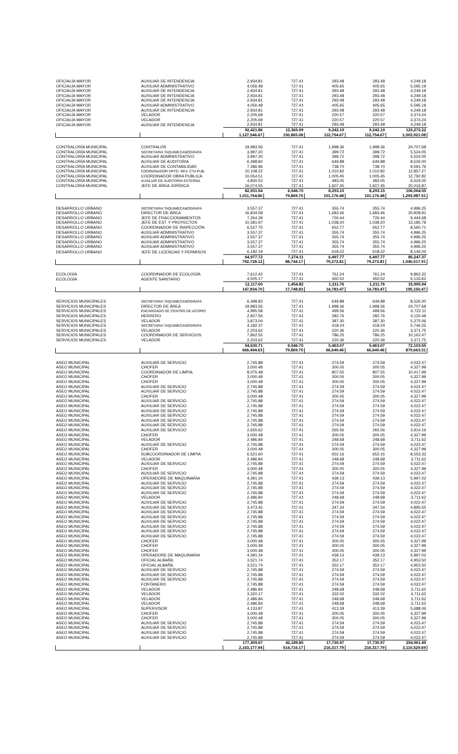| OFICIALÍA MAYOR | AUXILIAR DE INTENDENCIA | 2,934.81 | 727.41 | 293.48 | 293.48 | 4,249.18 |
| OFICIALÍA MAYOR | AUXILIAR ADMINISTRATIVO | 4,056.48 | 727.41 | 405.65 | 405.65 | 5,595.19 |
| OFICIALÍA MAYOR | AUXILIAR DE INTENDENCIA | 2,934.81 | 727.41 | 293.48 | 293.48 | 4,249.18 |
| OFICIALÍA MAYOR | AUXILIAR DE INTENDENCIA | 2,934.81 | 727.41 | 293.48 | 293.48 | 4,249.18 |
| OFICIALÍA MAYOR | AUXILIAR DE INTENDENCIA | 2,934.81 | 727.41 | 293.48 | 293.48 | 4,249.18 |
| OFICIALÍA MAYOR | AUXILIAR ADMINISTRATIVO | 4,056.48 | 727.41 | 405.65 | 405.65 | 5,595.19 |
| OFICIALÍA MAYOR | AUXILIAR DE INTENDENCIA | 2,934.81 | 727.41 | 293.48 | 293.48 | 4,249.18 |
| OFICIALÍA MAYOR | VELADOR | 2,205.69 | 727.41 | 220.57 | 220.57 | 3,374.24 |
| OFICIALÍA MAYOR | VELADOR | 2,205.69 | 727.41 | 220.57 | 220.57 | 3,374.24 |
| OFICIALÍA MAYOR | AUXILIAR DE INTENDENCIA | 2,934.81 | 727.41 | 293.48 | 293.48 | 4,249.18 |
| | | 92,421.86 | 12,365.99 | 9,242.19 | 9,242.19 | 123,272.22 |
| | | 1,127,546.67 | 150,865.08 | 112,754.67 | 112,754.67 | 1,503,921.08 |
| CONTRALORÍA MUNICIPAL | CONTRALOR | 19,983.56 | 727.41 | 1,998.36 | 1,998.36 | 24,707.68 |
| CONTRALORÍA MUNICIPAL | SECRETARIA TAQUIMECANÓGRAFA | 3,997.20 | 727.41 | 399.72 | 399.72 | 5,524.05 |
| CONTRALORÍA MUNICIPAL | AUXILIAR ADMINISTRATIVO | 3,997.20 | 727.41 | 399.72 | 399.72 | 5,524.05 |
| CONTRALORÍA MUNICIPAL | AUXILIAR DE AUDITORIA | 6,498.82 | 727.41 | 649.88 | 649.88 | 8,526.00 |
| CONTRALORÍA MUNICIPAL | AUXILIAR DE CONTABILIDAD | 7,386.96 | 727.41 | 738.70 | 738.70 | 9,591.76 |
| CONTRALORÍA MUNICIPAL | COORDINADOR DPTO. REV. CTA PUB. | 10,108.22 | 727.41 | 1,010.82 | 1,010.82 | 12,857.27 |
| CONTRALORÍA MUNICIPAL | COORDINADOR OBRA PUBLICA | 10,054.51 | 727.41 | 1,005.45 | 1,005.45 | 12,792.82 |
| CONTRALORÍA MUNICIPAL | AUXILIAR DE AUDITORIA EXTERNA | 4,830.53 | 727.41 | 483.05 | 483.05 | 6,524.05 |
| CONTRALORÍA MUNICIPAL | JEFE DE ÁREA JURÍDICA | 16,074.55 | 727.41 | 1,607.45 | 1,607.45 | 20,016.87 |
| | | 82,931.54 | 6,546.70 | 8,293.15 | 8,293.15 | 106,064.55 |
| | | 1,011,764.80 | 79,869.75 | 101,176.48 | 101,176.48 | 1,293,987.51 |
| DESARROLLO URBANO | SECRETARIA TAQUIMECANÓGRAFA | 3,557.37 | 727.41 | 355.74 | 355.74 | 4,996.25 |
| DESARROLLO URBANO | DIRECTOR DE ÁREA | 16,834.58 | 727.41 | 1,683.46 | 1,683.46 | 20,928.91 |
| DESARROLLO URBANO | JEFE DE FRACCIONAMIENTOS | 7,264.39 | 727.41 | 726.44 | 726.44 | 9,444.68 |
| DESARROLLO URBANO | JEFE DE EST. Y PROYECTOS | 10,381.97 | 727.41 | 1,038.20 | 1,038.20 | 13,185.78 |
| DESARROLLO URBANO | COORDINADOR DE INSPECCIÓN | 6,527.75 | 727.41 | 652.77 | 652.77 | 8,560.71 |
| DESARROLLO URBANO | AUXILIAR ADMINISTRATIVO | 3,557.37 | 727.41 | 355.74 | 355.74 | 4,996.25 |
| DESARROLLO URBANO | AUXILIAR ADMINISTRATIVO | 3,557.37 | 727.41 | 355.74 | 355.74 | 4,996.25 |
| DESARROLLO URBANO | AUXILIAR ADMINISTRATIVO | 3,557.37 | 727.41 | 355.74 | 355.74 | 4,996.25 |
| DESARROLLO URBANO | AUXILIAR ADMINISTRATIVO | 3,557.37 | 727.41 | 355.74 | 355.74 | 4,996.25 |
| DESARROLLO URBANO | JEFE DE LICENCIAS Y PERMISOS | 6,182.19 | 727.41 | 618.22 | 618.22 | 8,146.04 |
| | | 64,977.72 | 7,274.11 | 6,497.77 | 6,497.77 | 85,247.37 |
| | | 792,728.12 | 88,744.17 | 79,272.81 | 79,272.81 | 1,040,017.91 |
| ECOLOGÍA | COORDINADOR DE ECOLOGÍA | 7,612.42 | 727.41 | 761.24 | 761.24 | 9,862.32 |
| ECOLOGÍA | AGENTE SANITARIO | 4,505.17 | 727.41 | 450.52 | 450.52 | 6,133.62 |
| | | 12,117.60 | 1,454.82 | 1,211.76 | 1,211.76 | 15,995.94 |
| | | 147,834.70 | 17,748.83 | 14,783.47 | 14,783.47 | 195,150.47 |
| SERVICIOS MUNICIPALES | SECRETARIA TAQUIMECANÓGRAFA | 6,498.82 | 727.41 | 649.88 | 649.88 | 8,526.00 |
| SERVICIOS MUNICIPALES | DIRECTOR DE ÁREA | 19,983.56 | 727.41 | 1,998.36 | 1,998.36 | 24,707.68 |
| SERVICIOS MUNICIPALES | ENCARGADO DE CENTRO DE ACOPIO | 4,995.58 | 727.41 | 499.56 | 499.56 | 6,722.11 |
| SERVICIOS MUNICIPALES | HERRERO | 2,827.56 | 727.41 | 282.76 | 282.76 | 4,120.48 |
| SERVICIOS MUNICIPALES | VELADOR | 3,873.04 | 727.41 | 387.30 | 387.30 | 5,375.06 |
| SERVICIOS MUNICIPALES | SECRETARIA TAQUIMECANÓGRAFA | 4,182.37 | 727.41 | 418.24 | 418.24 | 5,746.25 |
| SERVICIOS MUNICIPALES | VELADOR | 2,203.62 | 727.41 | 220.36 | 220.36 | 3,371.75 |
| SERVICIOS MUNICIPALES | COORDINADOR DE SERVICIOS | 7,862.55 | 727.41 | 786.25 | 786.25 | 10,162.47 |
| SERVICIOS MUNICIPALES | VELADOR | 2,203.62 | 727.41 | 220.36 | 220.36 | 3,371.75 |
| | | 54,630.71 | 6,546.70 | 5,463.07 | 5,463.07 | 72,103.55 |
| | | 666,494.63 | 79,869.75 | 66,649.46 | 66,649.46 | 879,663.31 |
| ASEO MUNICIPAL | AUXILIAR DE SERVICIO | 2,745.88 | 727.41 | 274.59 | 274.59 | 4,022.47 |
| ASEO MUNICIPAL | CHOFER | 3,000.48 | 727.41 | 300.05 | 300.05 | 4,327.99 |
| ASEO MUNICIPAL | COORDINADOR DE LIMPIA | 8,075.48 | 727.41 | 807.55 | 807.55 | 10,417.99 |
| ASEO MUNICIPAL | CHOFER | 3,000.48 | 727.41 | 300.05 | 300.05 | 4,327.99 |
| ASEO MUNICIPAL | CHOFER | 3,000.48 | 727.41 | 300.05 | 300.05 | 4,327.99 |
| ASEO MUNICIPAL | AUXILIAR DE SERVICIO | 2,745.88 | 727.41 | 274.59 | 274.59 | 4,022.47 |
| ASEO MUNICIPAL | AUXILIAR DE SERVICIO | 2,745.88 | 727.41 | 274.59 | 274.59 | 4,022.47 |
| ASEO MUNICIPAL | CHOFER | 3,000.48 | 727.41 | 300.05 | 300.05 | 4,327.99 |
| ASEO MUNICIPAL | AUXILIAR DE SERVICIO | 2,745.88 | 727.41 | 274.59 | 274.59 | 4,022.47 |
| ASEO MUNICIPAL | AUXILIAR DE SERVICIO | 2,745.88 | 727.41 | 274.59 | 274.59 | 4,022.47 |
| ASEO MUNICIPAL | AUXILIAR DE SERVICIO | 2,745.88 | 727.41 | 274.59 | 274.59 | 4,022.47 |
| ASEO MUNICIPAL | AUXILIAR DE SERVICIO | 2,745.88 | 727.41 | 274.59 | 274.59 | 4,022.47 |
| ASEO MUNICIPAL | AUXILIAR DE SERVICIO | 2,745.88 | 727.41 | 274.59 | 274.59 | 4,022.47 |
| ASEO MUNICIPAL | AUXILIAR DE SERVICIO | 2,745.88 | 727.41 | 274.59 | 274.59 | 4,022.47 |
| ASEO MUNICIPAL | AUXILIAR DE SERVICIO | 2,655.62 | 727.41 | 265.56 | 265.56 | 3,914.16 |
| ASEO MUNICIPAL | CHOFER | 3,000.48 | 727.41 | 300.05 | 300.05 | 4,327.99 |
| ASEO MUNICIPAL | VELADOR | 2,486.84 | 727.41 | 248.68 | 248.68 | 3,711.62 |
| ASEO MUNICIPAL | AUXILIAR DE SERVICIO | 2,745.88 | 727.41 | 274.59 | 274.59 | 4,022.47 |
| ASEO MUNICIPAL | CHOFER | 3,000.48 | 727.41 | 300.05 | 300.05 | 4,327.99 |
| ASEO MUNICIPAL | SUBCOORDINADOR DE LIMPIA | 6,521.60 | 727.41 | 652.16 | 652.16 | 8,553.33 |
| ASEO MUNICIPAL | VELADOR | 2,486.84 | 727.41 | 248.68 | 248.68 | 3,711.62 |
| ASEO MUNICIPAL | AUXILIAR DE SERVICIO | 2,745.88 | 727.41 | 274.59 | 274.59 | 4,022.47 |
| ASEO MUNICIPAL | CHOFER | 3,000.48 | 727.41 | 300.05 | 300.05 | 4,327.99 |
| ASEO MUNICIPAL | AUXILIAR DE SERVICIO | 2,745.88 | 727.41 | 274.59 | 274.59 | 4,022.47 |
| ASEO MUNICIPAL | OPERADORE DE MAQUINARIA | 4,391.34 | 727.41 | 439.13 | 439.13 | 5,997.02 |
| ASEO MUNICIPAL | AUXILIAR DE SERVICIO | 2,745.88 | 727.41 | 274.59 | 274.59 | 4,022.47 |
| ASEO MUNICIPAL | AUXILIAR DE SERVICIO | 2,745.88 | 727.41 | 274.59 | 274.59 | 4,022.47 |
| ASEO MUNICIPAL | AUXILIAR DE SERVICIO | 2,745.88 | 727.41 | 274.59 | 274.59 | 4,022.47 |
| ASEO MUNICIPAL | VELADOR | 2,486.84 | 727.41 | 248.68 | 248.68 | 3,711.62 |
| ASEO MUNICIPAL | AUXILIAR DE SERVICIO | 2,745.88 | 727.41 | 274.59 | 274.59 | 4,022.47 |
| ASEO MUNICIPAL | AUXILIAR DE SERVICIO | 3,473.45 | 727.41 | 347.34 | 347.34 | 4,895.55 |
| ASEO MUNICIPAL | AUXILIAR DE SERVICIO | 2,745.88 | 727.41 | 274.59 | 274.59 | 4,022.47 |
| ASEO MUNICIPAL | AUXILIAR DE SERVICIO | 2,745.88 | 727.41 | 274.59 | 274.59 | 4,022.47 |
| ASEO MUNICIPAL | AUXILIAR DE SERVICIO | 2,745.88 | 727.41 | 274.59 | 274.59 | 4,022.47 |
| ASEO MUNICIPAL | AUXILIAR DE SERVICIO | 2,745.88 | 727.41 | 274.59 | 274.59 | 4,022.47 |
| ASEO MUNICIPAL | AUXILIAR DE SERVICIO | 2,745.88 | 727.41 | 274.59 | 274.59 | 4,022.47 |
| ASEO MUNICIPAL | AUXILIAR DE SERVICIO | 2,745.88 | 727.41 | 274.59 | 274.59 | 4,022.47 |
| ASEO MUNICIPAL | CHOFER | 3,000.48 | 727.41 | 300.05 | 300.05 | 4,327.99 |
| ASEO MUNICIPAL | CHOFER | 3,000.48 | 727.41 | 300.05 | 300.05 | 4,327.99 |
| ASEO MUNICIPAL | CHOFER | 3,000.48 | 727.41 | 300.05 | 300.05 | 4,327.99 |
| ASEO MUNICIPAL | OPERADORE DE MAQUINARIA | 4,391.34 | 727.41 | 439.13 | 439.13 | 5,997.02 |
| ASEO MUNICIPAL | OFICIAL ALBAÑIL | 3,521.74 | 727.41 | 352.17 | 352.17 | 4,953.50 |
| ASEO MUNICIPAL | OFICIAL ALBAÑIL | 3,521.74 | 727.41 | 352.17 | 352.17 | 4,953.50 |
| ASEO MUNICIPAL | AUXILIAR DE SERVICIO | 2,745.88 | 727.41 | 274.59 | 274.59 | 4,022.47 |
| ASEO MUNICIPAL | AUXILIAR DE SERVICIO | 2,745.88 | 727.41 | 274.59 | 274.59 | 4,022.47 |
| ASEO MUNICIPAL | AUXILIAR DE SERVICIO | 2,745.88 | 727.41 | 274.59 | 274.59 | 4,022.47 |
| ASEO MUNICIPAL | FONTANERO | 2,745.88 | 727.41 | 274.59 | 274.59 | 4,022.47 |
| ASEO MUNICIPAL | VELADOR | 2,486.84 | 727.41 | 248.68 | 248.68 | 3,711.62 |
| ASEO MUNICIPAL | VELADOR | 3,320.17 | 727.41 | 332.02 | 332.02 | 4,711.62 |
| ASEO MUNICIPAL | VELADOR | 2,486.84 | 727.41 | 248.68 | 248.68 | 3,711.62 |
| ASEO MUNICIPAL | VELADOR | 2,486.84 | 727.41 | 248.68 | 248.68 | 3,711.62 |
| ASEO MUNICIPAL | SUPERVISOR | 4,133.87 | 727.41 | 413.39 | 413.39 | 5,688.06 |
| ASEO MUNICIPAL | CHOFER | 3,000.48 | 727.41 | 300.05 | 300.05 | 4,327.99 |
| ASEO MUNICIPAL | CHOFER | 3,000.48 | 727.41 | 300.05 | 300.05 | 4,327.99 |
| ASEO MUNICIPAL | AUXILIAR DE SERVICIO | 2,745.88 | 727.41 | 274.59 | 274.59 | 4,022.47 |
| ASEO MUNICIPAL | AUXILIAR DE SERVICIO | 2,745.88 | 727.41 | 274.59 | 274.59 | 4,022.47 |
| ASEO MUNICIPAL | AUXILIAR DE SERVICIO | 2,745.88 | 727.41 | 274.59 | 274.59 | 4,022.47 |
| ASEO MUNICIPAL | AUXILIAR DE SERVICIO | 2,745.88 | 727.41 | 274.59 | 274.59 | 4,022.47 |
| | | 177,309.67 | 42,189.85 | 17,730.97 | 17,730.97 | 254,961.45 |
| | | 2,163,177.94 | 514,716.17 | 216,317.79 | 216,317.79 | 3,110,529.69 |